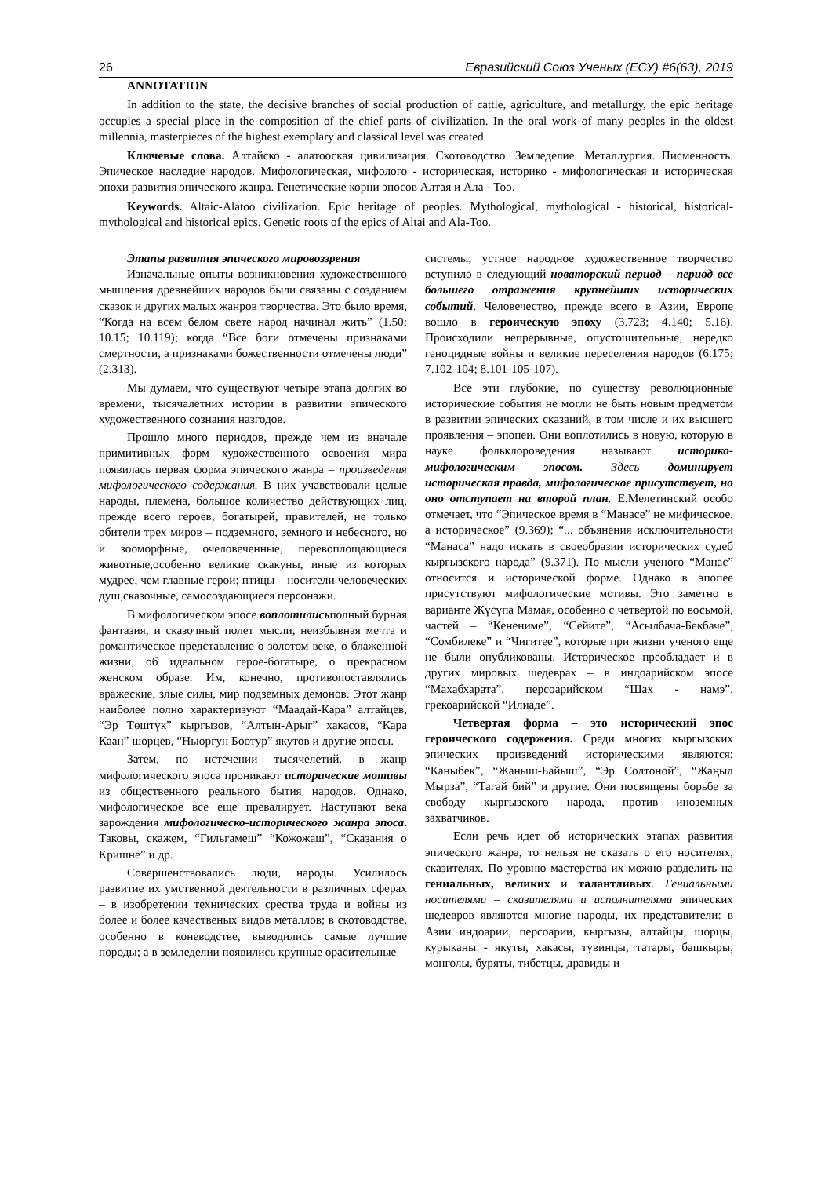26 Евразийский Союз Ученых (ЕСУ) #6(63), 2019
ANNOTATION
In addition to the state, the decisive branches of social production of cattle, agriculture, and metallurgy, the epic heritage occupies a special place in the composition of the chief parts of civilization. In the oral work of many peoples in the oldest millennia, masterpieces of the highest exemplary and classical level was created.
Ключевые слова. Алтайско - алатооская цивилизация. Скотоводство. Земледелие. Металлургия. Писменность. Эпическое наследие народов. Мифологическая, мифолого - историческая, историко - мифологическая и историческая эпохи развития эпического жанра. Генетические корни эпосов Алтая и Ала - Тоо.
Keywords. Altaic-Alatoo civilization. Epic heritage of peoples. Mythological, mythological - historical, historical-mythological and historical epics. Genetic roots of the epics of Altai and Ala-Too.
Этапы развития эпического мировоззрения
Изначальные опыты возникновения художественного мышления древнейших народов были связаны с созданием сказок и других малых жанров творчества. Это было время, “Когда на всем белом свете народ начинал жить” (1.50; 10.15; 10.119); когда “Все боги отмечены признаками смертности, а признаками божественности отмечены люди” (2.313).
Мы думаем, что существуют четыре этапа долгих во времени, тысячалетних истории в развитии эпического художественного сознания назгодов.
Прошло много периодов, прежде чем из вначале примитивных форм художественного освоения мира появилась первая форма эпического жанра – произведения мифологического содержания. В них учавствовали целые народы, племена, большое количество действующих лиц, прежде всего героев, богатырей, правителей, не только обители трех миров – подземного, земного и небесного, но и зооморфные, очеловеченные, перевоплощающиеся животные,особенно великие скакуны, иные из которых мудрее, чем главные герои; птицы – носители человеческих душ,сказочные, самосоздающиеся персонажи.
В мифологическом эпосе воплотилисьполный бурная фантазия, и сказочный полет мысли, неизбывная мечта и романтическое представление о золотом веке, о блаженной жизни, об идеальном герое-богатыре, о прекрасном женском образе. Им, конечно, противопоставлялись вражеские, злые силы, мир подземных демонов. Этот жанр наиболее полно характеризуют “Маадай-Кара” алтайцев, “Эр Төштүк” кыргызов, “Алтын-Арыг” хакасов, “Кара Каан” шорцев, “Ньюргун Боотур” якутов и другие эпосы.
Затем, по истечении тысячелетий, в жанр мифологического эпоса проникают исторические мотивы из общественного реального бытия народов. Однако, мифологическое все еще превалирует. Наступают века зарождения мифологическо-исторического жанра эпоса. Таковы, скажем, “Гильгамеш” “Кожожаш”, “Сказания о Кришне” и др.
Совершенствовались люди, народы. Усилилось развитие их умственной деятельности в различных сферах – в изобретении технических срества труда и войны из более и более качественых видов металлов; в скотоводстве, особенно в коневодстве, выводились самые лучшие породы; а в земледелии появились крупные орасительные
системы; устное народное художественное творчество вступило в следующий новаторский период – период все большего отражения крупнейших исторических событий. Человечество, прежде всего в Азии, Европе вошло в героическую эпоху (3.723; 4.140; 5.16). Происходили непрерывные, опустошительные, нередко геноцидные войны и великие переселения народов (6.175; 7.102-104; 8.101-105-107).
Все эти глубокие, по существу революционные исторические события не могли не быть новым предметом в развитии эпических сказаний, в том числе и их высшего проявления – эпопеи. Они воплотились в новую, которую в науке фольклороведения называют историко-мифологическим эпосом. Здесь доминирует историческая правда, мифологическое присутствует, но оно отступает на второй план. Е.Мелетинский особо отмечает, что “Эпическое время в “Манасе” не мифическое, а историческое” (9.369); “... объянения исключительности “Манаса” надо искать в своеобразии исторических судеб кыргызского народа” (9.371). По мысли ученого “Манас” относится и исторической форме. Однако в эпопее присутствуют мифологические мотивы. Это заметно в варианте Жүсүпа Мамая, особенно с четвертой по восьмой, частей – “Кенениме”, “Сейите”, “Асылбача-Бекбаче”, “Сомбилеке” и “Чигитее”, которые при жизни ученого еще не были опубликованы. Историческое преобладает и в других мировых шедеврах – в индоарийском эпосе “Махабхарата”, персоарийском “Шах - намэ”, грекоарийской “Илиаде”.
Четвертая форма – это исторический эпос героического содержения. Среди многих кыргызских эпических произведений историческими являются: “Каныбек”, “Жаныш-Байыш”, “Эр Солтоной”, “Жаңыл Мырза”, “Тагай бий” и другие. Они посвящены борьбе за свободу кыргызского народа, против иноземных захватчиков.
Если речь идет об исторических этапах развития эпического жанра, то нельзя не сказать о его носителях, сказителях. По уровню мастерства их можно разделить на гениальных, великих и талантливых. Гениальными носителями – сказителями и исполнителями эпических шедевров являются многие народы, их представители: в Азии индоарии, персоарии, кыргызы, алтайцы, шорцы, курыканы - якуты, хакасы, тувинцы, татары, башкыры, монголы, буряты, тибетцы, дравиды и